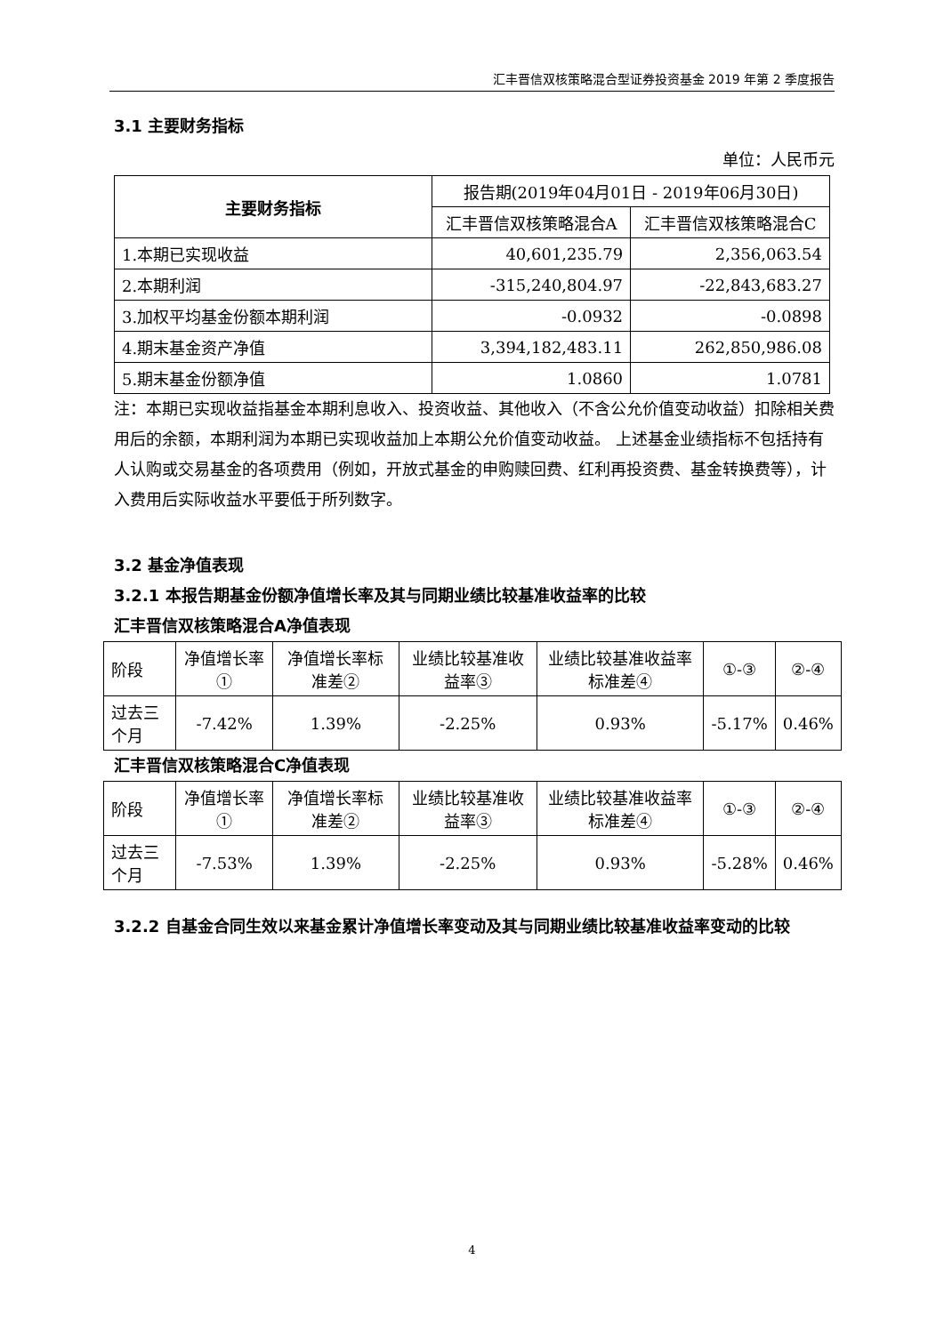汇丰晋信双核策略混合型证券投资基金 2019 年第 2 季度报告
3.1 主要财务指标
单位：人民币元
| 主要财务指标 | 报告期(2019年04月01日 - 2019年06月30日) | |
| | 汇丰晋信双核策略混合A | 汇丰晋信双核策略混合C |
| 1.本期已实现收益 | 40,601,235.79 | 2,356,063.54 |
| 2.本期利润 | -315,240,804.97 | -22,843,683.27 |
| 3.加权平均基金份额本期利润 | -0.0932 | -0.0898 |
| 4.期末基金资产净值 | 3,394,182,483.11 | 262,850,986.08 |
| 5.期末基金份额净值 | 1.0860 | 1.0781 |
注：本期已实现收益指基金本期利息收入、投资收益、其他收入（不含公允价值变动收益）扣除相关费用后的余额，本期利润为本期已实现收益加上本期公允价值变动收益。 上述基金业绩指标不包括持有人认购或交易基金的各项费用（例如，开放式基金的申购赎回费、红利再投资费、基金转换费等），计入费用后实际收益水平要低于所列数字。
3.2 基金净值表现
3.2.1 本报告期基金份额净值增长率及其与同期业绩比较基准收益率的比较
汇丰晋信双核策略混合A净值表现
| 阶段 | 净值增长率① | 净值增长率标准差② | 业绩比较基准收益率③ | 业绩比较基准收益率标准差④ | ①-③ | ②-④ |
| 过去三个月 | -7.42% | 1.39% | -2.25% | 0.93% | -5.17% | 0.46% |
汇丰晋信双核策略混合C净值表现
| 阶段 | 净值增长率① | 净值增长率标准差② | 业绩比较基准收益率③ | 业绩比较基准收益率标准差④ | ①-③ | ②-④ |
| 过去三个月 | -7.53% | 1.39% | -2.25% | 0.93% | -5.28% | 0.46% |
3.2.2 自基金合同生效以来基金累计净值增长率变动及其与同期业绩比较基准收益率变动的比较
4